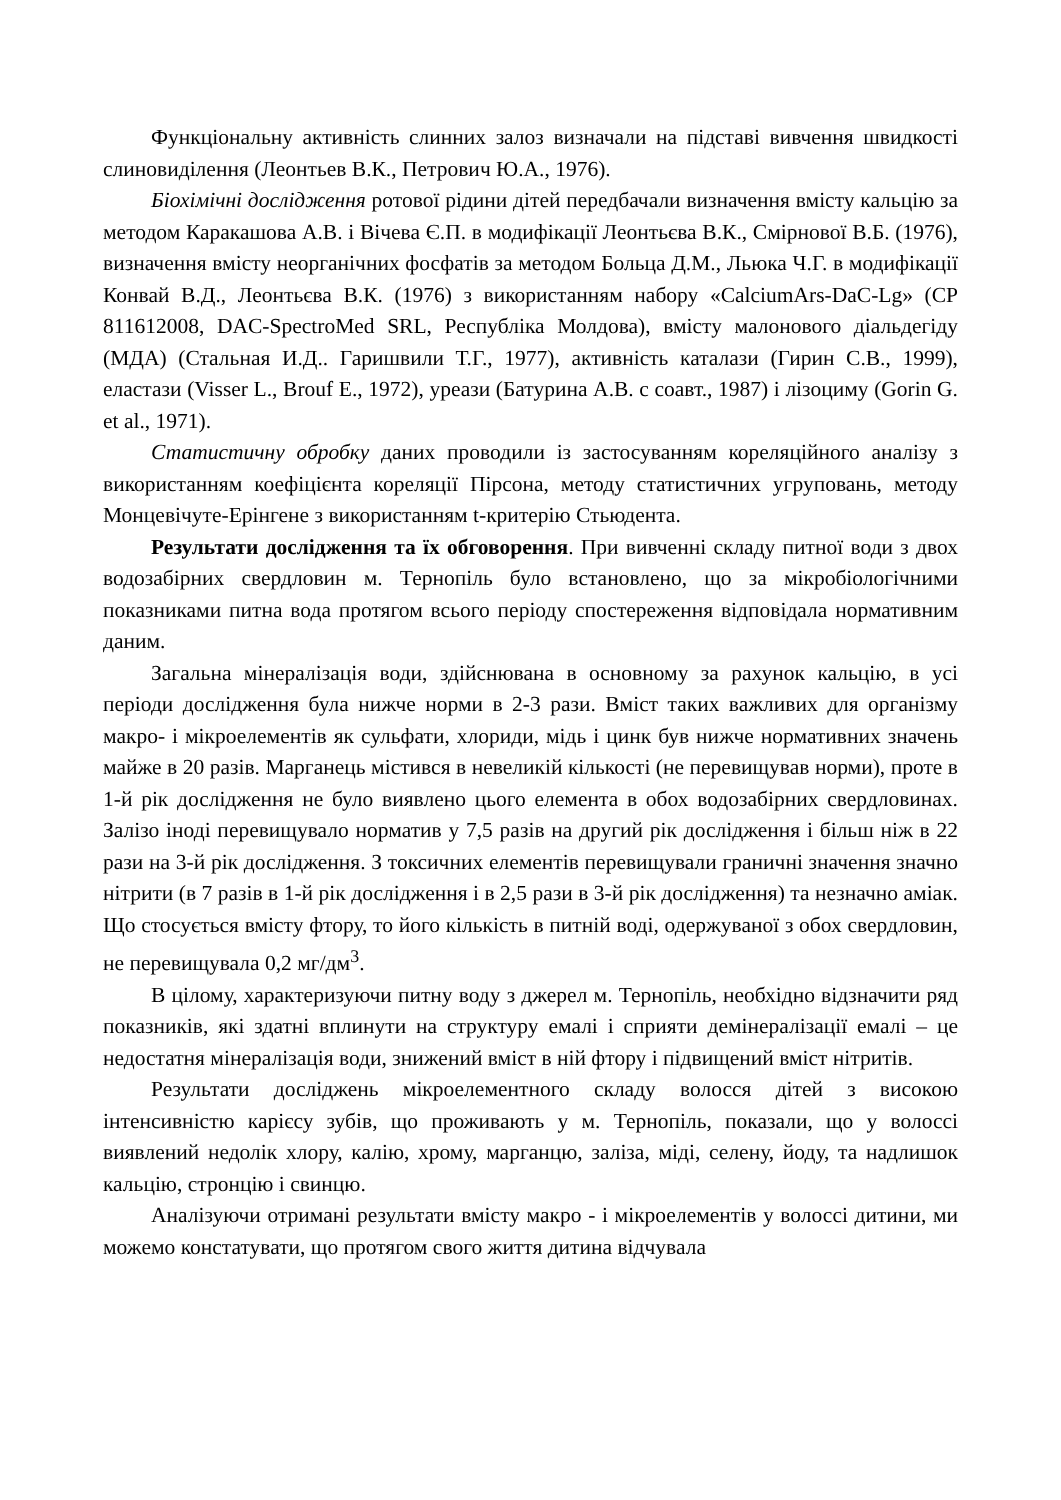Функціональну активність слинних залоз визначали на підставі вивчення швидкості слиновиділення (Леонтьев В.К., Петрович Ю.А., 1976).
Біохімічні дослідження ротової рідини дітей передбачали визначення вмісту кальцію за методом Каракашова А.В. і Вічева Є.П. в модифікації Леонтьєва В.К., Смірнової В.Б. (1976), визначення вмісту неорганічних фосфатів за методом Больца Д.М., Льюка Ч.Г. в модифікації Конвай В.Д., Леонтьєва В.К. (1976) з використанням набору «CalciumArs-DaC-Lg» (CP 811612008, DAC-SpectroMed SRL, Республіка Молдова), вмісту малонового діальдегіду (МДА) (Стальная И.Д.. Гаришвили Т.Г., 1977), активність каталази (Гирин С.В., 1999), еластази (Visser L., Brouf E., 1972), уреази (Батурина А.В. с соавт., 1987) і лізоциму (Gorin G. et al., 1971).
Статистичну обробку даних проводили із застосуванням кореляційного аналізу з використанням коефіцієнта кореляції Пірсона, методу статистичних угруповань, методу Монцевічуте-Ерінгене з використанням t-критерію Стьюдента.
Результати дослідження та їх обговорення. При вивченні складу питної води з двох водозабірних свердловин м. Тернопіль було встановлено, що за мікробіологічними показниками питна вода протягом всього періоду спостереження відповідала нормативним даним.
Загальна мінералізація води, здійснювана в основному за рахунок кальцію, в усі періоди дослідження була нижче норми в 2-3 рази. Вміст таких важливих для організму макро- і мікроелементів як сульфати, хлориди, мідь і цинк був нижче нормативних значень майже в 20 разів. Марганець містився в невеликій кількості (не перевищував норми), проте в 1-й рік дослідження не було виявлено цього елемента в обох водозабірних свердловинах. Залізо іноді перевищувало норматив у 7,5 разів на другий рік дослідження і більш ніж в 22 рази на 3-й рік дослідження. З токсичних елементів перевищували граничні значення значно нітрити (в 7 разів в 1-й рік дослідження і в 2,5 рази в 3-й рік дослідження) та незначно аміак. Що стосується вмісту фтору, то його кількість в питній воді, одержуваної з обох свердловин, не перевищувала 0,2 мг/дм<sup>3</sup>.
В цілому, характеризуючи питну воду з джерел м. Тернопіль, необхідно відзначити ряд показників, які здатні вплинути на структуру емалі і сприяти демінералізації емалі – це недостатня мінералізація води, знижений вміст в ній фтору і підвищений вміст нітритів.
Результати досліджень мікроелементного складу волосся дітей з високою інтенсивністю карієсу зубів, що проживають у м. Тернопіль, показали, що у волоссі виявлений недолік хлору, калію, хрому, марганцю, заліза, міді, селену, йоду, та надлишок кальцію, стронцію і свинцю.
Аналізуючи отримані результати вмісту макро - і мікроелементів у волоссі дитини, ми можемо констатувати, що протягом свого життя дитина відчувала